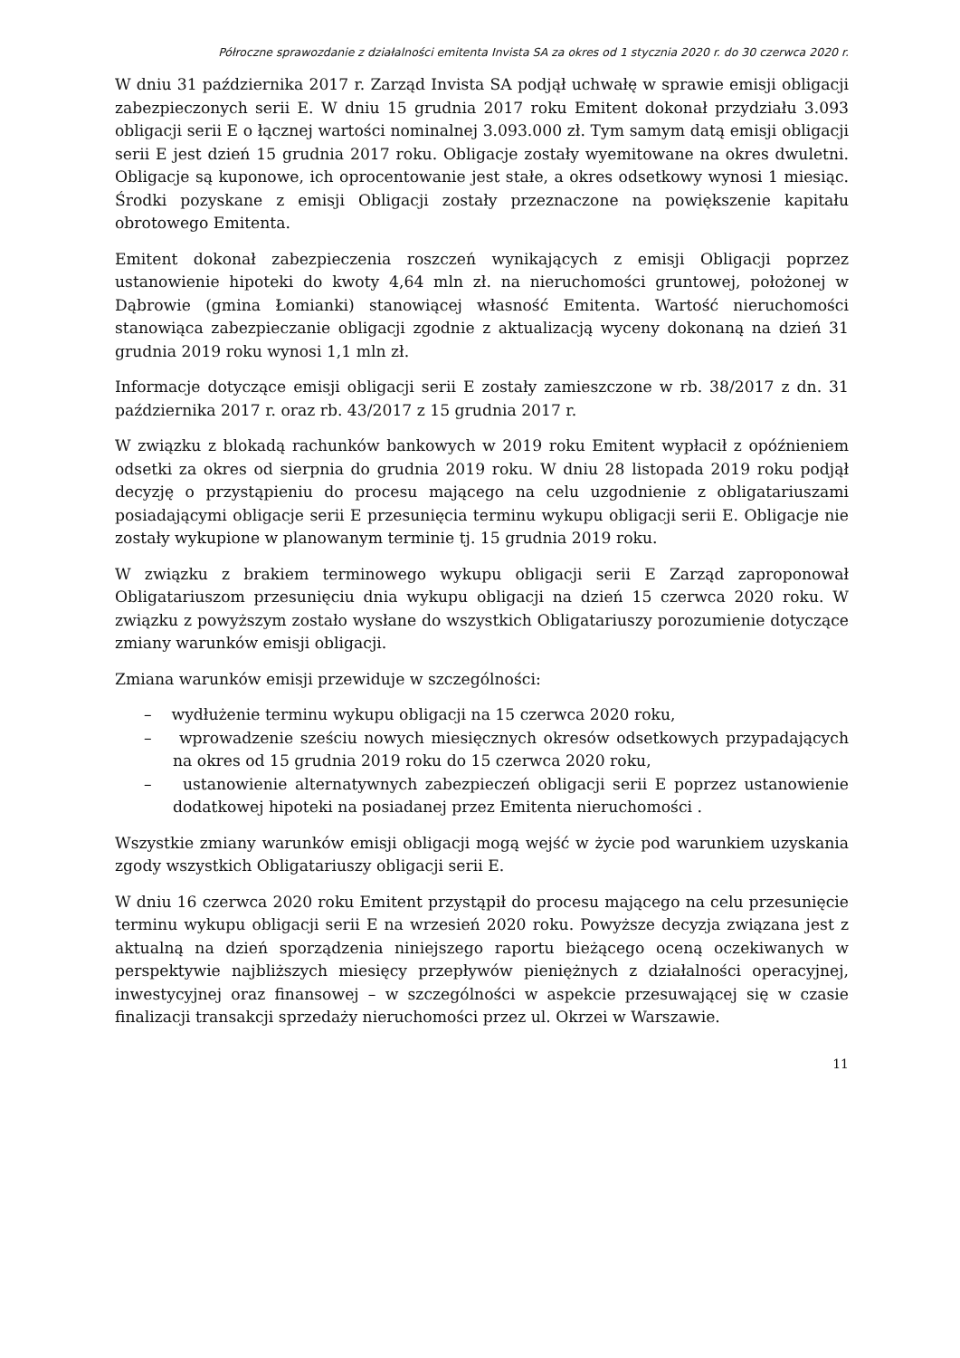Półroczne sprawozdanie z działalności emitenta Invista SA za okres od 1 stycznia 2020 r. do 30 czerwca 2020 r.
W dniu 31 października 2017 r. Zarząd Invista SA podjął uchwałę w sprawie emisji obligacji zabezpieczonych serii E. W dniu 15 grudnia 2017 roku Emitent dokonał przydziału 3.093 obligacji serii E o łącznej wartości nominalnej 3.093.000 zł. Tym samym datą emisji obligacji serii E jest dzień 15 grudnia 2017 roku. Obligacje zostały wyemitowane na okres dwuletni. Obligacje są kuponowe, ich oprocentowanie jest stałe, a okres odsetkowy wynosi 1 miesiąc. Środki pozyskane z emisji Obligacji zostały przeznaczone na powiększenie kapitału obrotowego Emitenta.
Emitent dokonał zabezpieczenia roszczeń wynikających z emisji Obligacji poprzez ustanowienie hipoteki do kwoty 4,64 mln zł. na nieruchomości gruntowej, położonej w Dąbrowie (gmina Łomianki) stanowiącej własność Emitenta. Wartość nieruchomości stanowiąca zabezpieczanie obligacji zgodnie z aktualizacją wyceny dokonaną na dzień 31 grudnia 2019 roku wynosi 1,1 mln zł.
Informacje dotyczące emisji obligacji serii E zostały zamieszczone w rb. 38/2017 z dn. 31 października 2017 r. oraz rb. 43/2017 z 15 grudnia 2017 r.
W związku z blokadą rachunków bankowych w 2019 roku Emitent wypłacił z opóźnieniem odsetki za okres od sierpnia do grudnia 2019 roku. W dniu 28 listopada 2019 roku podjął decyzję o przystąpieniu do procesu mającego na celu uzgodnienie z obligatariuszami posiadającymi obligacje serii E przesunięcia terminu wykupu obligacji serii E. Obligacje nie zostały wykupione w planowanym terminie tj. 15 grudnia 2019 roku.
W związku z brakiem terminowego wykupu obligacji serii E Zarząd zaproponował Obligatariuszom przesunięciu dnia wykupu obligacji na dzień 15 czerwca 2020 roku. W związku z powyższym zostało wysłane do wszystkich Obligatariuszy porozumienie dotyczące zmiany warunków emisji obligacji.
Zmiana warunków emisji przewiduje w szczególności:
– wydłużenie terminu wykupu obligacji na 15 czerwca 2020 roku,
– wprowadzenie sześciu nowych miesięcznych okresów odsetkowych przypadających na okres od 15 grudnia 2019 roku do 15 czerwca 2020 roku,
– ustanowienie alternatywnych zabezpieczeń obligacji serii E poprzez ustanowienie dodatkowej hipoteki na posiadanej przez Emitenta nieruchomości .
Wszystkie zmiany warunków emisji obligacji mogą wejść w życie pod warunkiem uzyskania zgody wszystkich Obligatariuszy obligacji serii E.
W dniu 16 czerwca 2020 roku Emitent przystąpił do procesu mającego na celu przesunięcie terminu wykupu obligacji serii E na wrzesień 2020 roku. Powyższe decyzja związana jest z aktualną na dzień sporządzenia niniejszego raportu bieżącego oceną oczekiwanych w perspektywie najbliższych miesięcy przepływów pieniężnych z działalności operacyjnej, inwestycyjnej oraz finansowej – w szczególności w aspekcie przesuwającej się w czasie finalizacji transakcji sprzedaży nieruchomości przez ul. Okrzei w Warszawie.
11